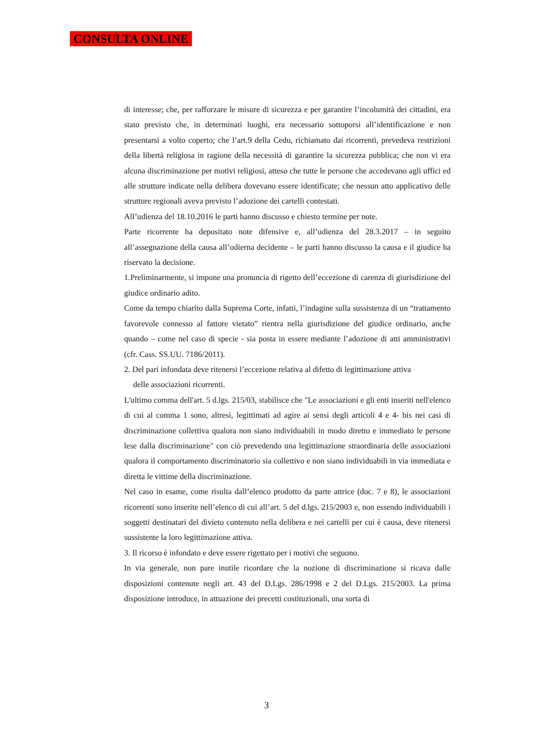CONSULTA ONLINE
di interesse; che, per rafforzare le misure di sicurezza e per garantire l’incolumità dei cittadini, era stato previsto che, in determinati luoghi, era necessario sottoporsi all’identificazione e non presentarsi a volto coperto; che l’art.9 della Cedu, richiamato dai ricorrenti, prevedeva restrizioni della libertà religiosa in ragione della necessità di garantire la sicurezza pubblica; che non vi era alcuna discriminazione per motivi religiosi, atteso che tutte le persone che accedevano agli uffici ed alle strutture indicate nella delibera dovevano essere identificate; che nessun atto applicativo delle strutture regionali aveva previsto l’adozione dei cartelli contestati.
All’udienza del 18.10.2016 le parti hanno discusso e chiesto termine per note.
Parte ricorrente ha depositato note difensive e, all’udienza del 28.3.2017 – in seguito all’assegnazione della causa all’odierna decidente – le parti hanno discusso la causa e il giudice ha riservato la decisione.
1.Preliminarmente, si impone una pronuncia di rigetto dell’eccezione di carenza di giurisdizione del giudice ordinario adito.
Come da tempo chiarito dalla Suprema Corte, infatti, l’indagine sulla sussistenza di un “trattamento favorevole connesso al fattore vietato” rientra nella giurisdizione del giudice ordinario, anche quando – come nel caso di specie - sia posta in essere mediante l’adozione di atti amministrativi (cfr. Cass. SS.UU. 7186/2011).
2. Del pari infondata deve ritenersi l’eccezione relativa al difetto di legittimazione attiva
delle associazioni ricorrenti.
L'ultimo comma dell'art. 5 d.lgs. 215/03, stabilisce che "Le associazioni e gli enti inseriti nell'elenco di cui al comma 1 sono, altresì, legittimati ad agire ai sensi degli articoli 4 e 4- bis nei casi di discriminazione collettiva qualora non siano individuabili in modo diretto e immediato le persone lese dalla discriminazione" con ciò prevedendo una legittimazione straordinaria delle associazioni qualora il comportamento discriminatorio sia collettivo e non siano individuabili in via immediata e diretta le vittime della discriminazione.
Nel caso in esame, come risulta dall’elenco prodotto da parte attrice (doc. 7 e 8), le associazioni ricorrenti sono inserite nell’elenco di cui all’art. 5 del d.lgs. 215/2003 e, non essendo individuabili i soggetti destinatari del divieto contenuto nella delibera e nei cartelli per cui è causa, deve ritenersi sussistente la loro legittimazione attiva.
3. Il ricorso è infondato e deve essere rigettato per i motivi che seguono.
In via generale, non pare inutile ricordare che la nozione di discriminazione si ricava dalle disposizioni contenute negli art. 43 del D.Lgs. 286/1998 e 2 del D.Lgs. 215/2003. La prima disposizione introduce, in attuazione dei precetti costituzionali, una sorta di
3